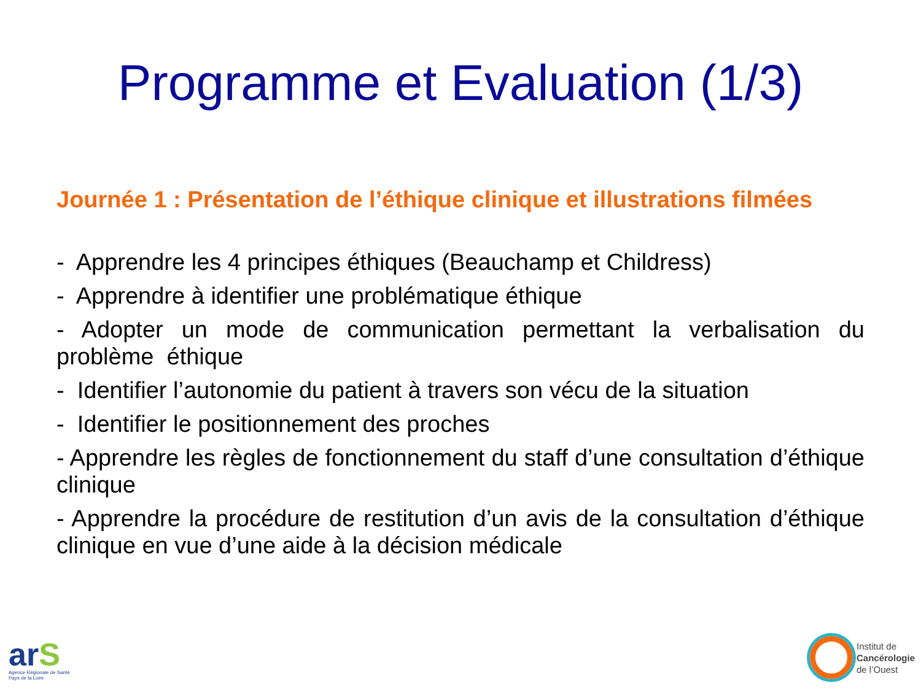Programme et Evaluation (1/3)
Journée 1 : Présentation de l’éthique clinique et illustrations filmées
- Apprendre les 4 principes éthiques (Beauchamp et Childress)
- Apprendre à identifier une problématique éthique
- Adopter un mode de communication permettant la verbalisation du problème éthique
- Identifier l’autonomie du patient à travers son vécu de la situation
- Identifier le positionnement des proches
- Apprendre les règles de fonctionnement du staff d’une consultation d’éthique clinique
- Apprendre la procédure de restitution d’un avis de la consultation d’éthique clinique en vue d’une aide à la décision médicale
arS
Agence Régionale de Santé
Pays de la Loire
Institut de
Cancérologie
de l’Ouest